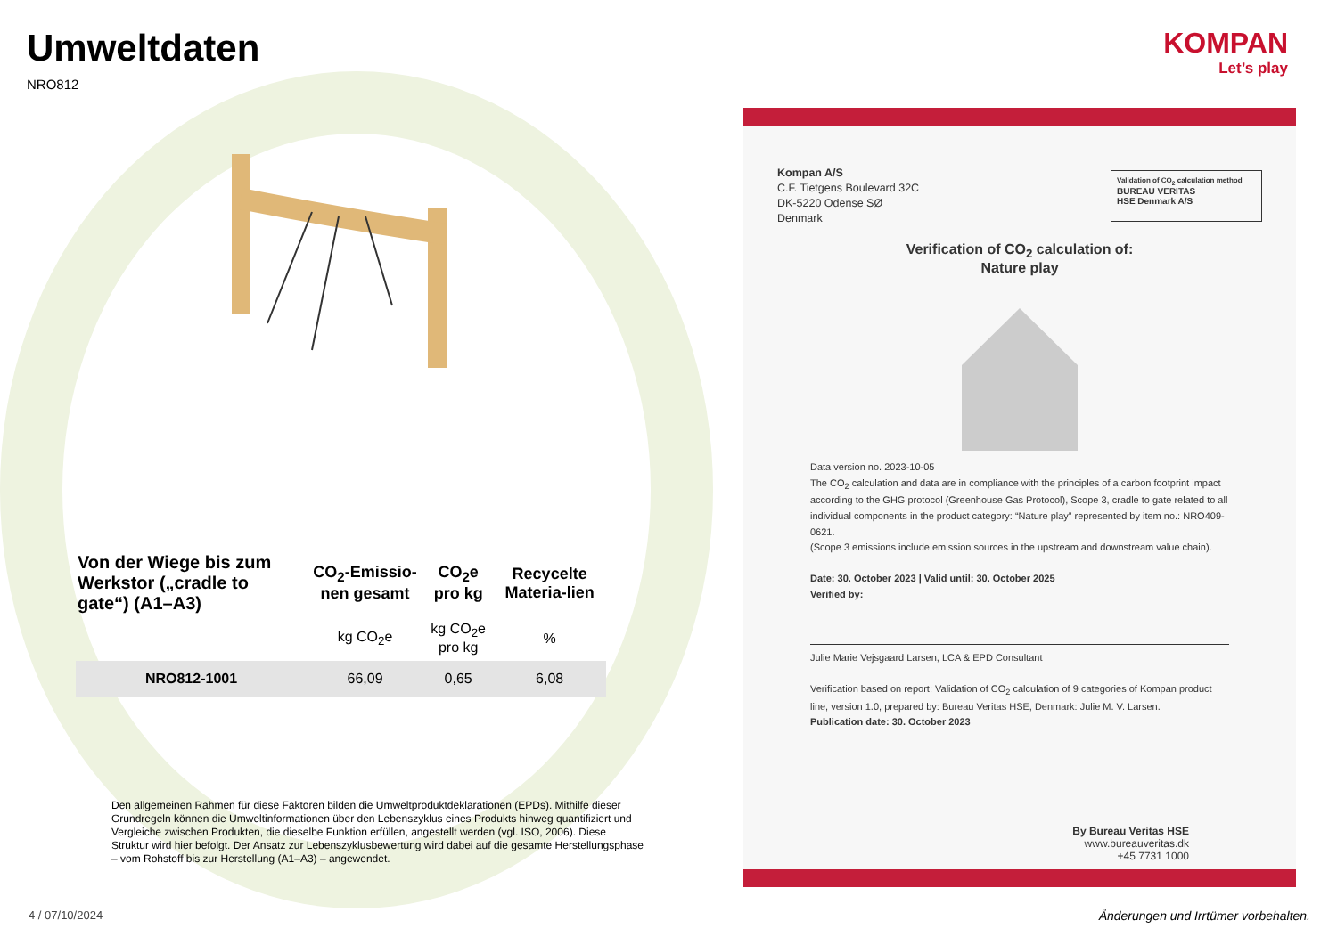Umweltdaten
NRO812
| Von der Wiege bis zum Werkstor („cradle to gate“) (A1–A3) | CO<sub>2</sub>-Emissio-nen gesamt | CO<sub>2</sub>e pro kg | Recycelte Materia-lien |
| --- | --- | --- | --- |
| | kg CO<sub>2</sub>e | kg CO<sub>2</sub>e pro kg | % |
| NRO812-1001 | 66,09 | 0,65 | 6,08 |
Den allgemeinen Rahmen für diese Faktoren bilden die Umweltproduktdeklarationen (EPDs). Mithilfe dieser Grundregeln können die Umweltinformationen über den Lebenszyklus eines Produkts hinweg quantifiziert und Vergleiche zwischen Produkten, die dieselbe Funktion erfüllen, angestellt werden (vgl. ISO, 2006). Diese Struktur wird hier befolgt. Der Ansatz zur Lebenszyklusbewertung wird dabei auf die gesamte Herstellungsphase – vom Rohstoff bis zur Herstellung (A1–A3) – angewendet.
KOMPAN
Let’s play
Kompan A/S
C.F. Tietgens Boulevard 32C
DK-5220 Odense SØ
Denmark
Validation of CO<sub>2</sub> calculation method
BUREAU VERITAS
HSE Denmark A/S
Verification of CO<sub>2</sub> calculation of:
Nature play
Data version no. 2023-10-05
The CO<sub>2</sub> calculation and data are in compliance with the principles of a carbon footprint impact according to the GHG protocol (Greenhouse Gas Protocol), Scope 3, cradle to gate related to all individual components in the product category: “Nature play” represented by item no.: NRO409-0621.
(Scope 3 emissions include emission sources in the upstream and downstream value chain).
Date: 30. October 2023 | Valid until: 30. October 2025
Verified by:
Julie Marie Vejsgaard Larsen, LCA & EPD Consultant
Verification based on report: Validation of CO<sub>2</sub> calculation of 9 categories of Kompan product line, version 1.0, prepared by: Bureau Veritas HSE, Denmark: Julie M. V. Larsen.
Publication date: 30. October 2023
By Bureau Veritas HSE
www.bureauveritas.dk
+45 7731 1000
4 / 07/10/2024
Änderungen und Irrtümer vorbehalten.